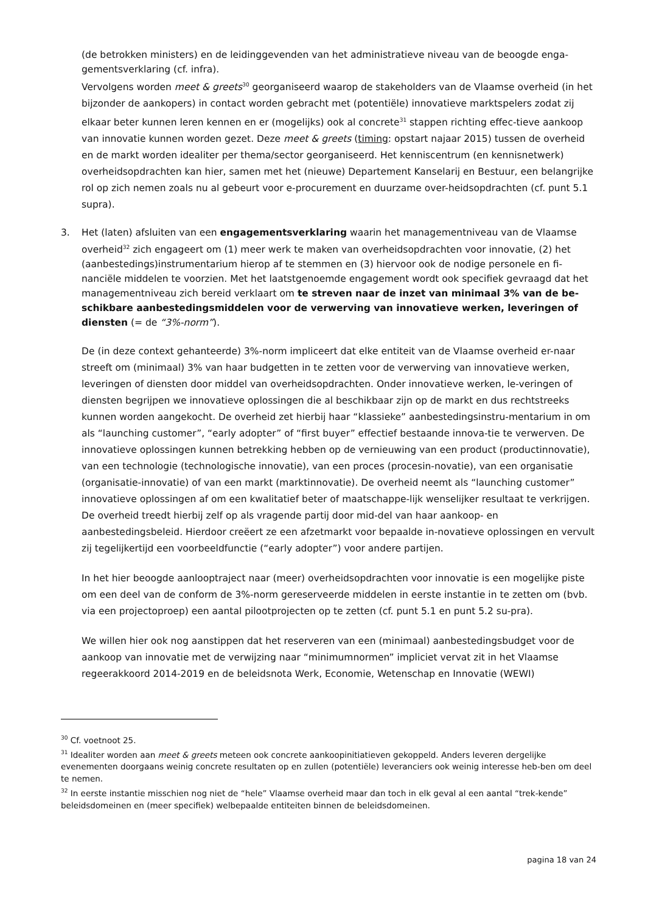(de betrokken ministers) en de leidinggevenden van het administratieve niveau van de beoogde enga-gementsverklaring (cf. infra).
Vervolgens worden meet & greets<sup>30</sup> georganiseerd waarop de stakeholders van de Vlaamse overheid (in het bijzonder de aankopers) in contact worden gebracht met (potentiële) innovatieve marktspelers zodat zij elkaar beter kunnen leren kennen en er (mogelijks) ook al concrete<sup>31</sup> stappen richting effec-tieve aankoop van innovatie kunnen worden gezet. Deze meet & greets (timing: opstart najaar 2015) tussen de overheid en de markt worden idealiter per thema/sector georganiseerd. Het kenniscentrum (en kennisnetwerk) overheidsopdrachten kan hier, samen met het (nieuwe) Departement Kanselarij en Bestuur, een belangrijke rol op zich nemen zoals nu al gebeurt voor e-procurement en duurzame over-heidsopdrachten (cf. punt 5.1 supra).
3. Het (laten) afsluiten van een engagementsverklaring waarin het managementniveau van de Vlaamse overheid<sup>32</sup> zich engageert om (1) meer werk te maken van overheidsopdrachten voor innovatie, (2) het (aanbestedings)instrumentarium hierop af te stemmen en (3) hiervoor ook de nodige personele en fi-nanciële middelen te voorzien. Met het laatstgenoemde engagement wordt ook specifiek gevraagd dat het managementniveau zich bereid verklaart om te streven naar de inzet van minimaal 3% van de be-schikbare aanbestedingsmiddelen voor de verwerving van innovatieve werken, leveringen of diensten (= de “3%-norm”).
De (in deze context gehanteerde) 3%-norm impliceert dat elke entiteit van de Vlaamse overheid er-naar streeft om (minimaal) 3% van haar budgetten in te zetten voor de verwerving van innovatieve werken, leveringen of diensten door middel van overheidsopdrachten. Onder innovatieve werken, le-veringen of diensten begrijpen we innovatieve oplossingen die al beschikbaar zijn op de markt en dus rechtstreeks kunnen worden aangekocht. De overheid zet hierbij haar “klassieke” aanbestedingsinstru-mentarium in om als “launching customer”, “early adopter” of “first buyer” effectief bestaande innova-tie te verwerven. De innovatieve oplossingen kunnen betrekking hebben op de vernieuwing van een product (productinnovatie), van een technologie (technologische innovatie), van een proces (procesin-novatie), van een organisatie (organisatie-innovatie) of van een markt (marktinnovatie). De overheid neemt als “launching customer” innovatieve oplossingen af om een kwalitatief beter of maatschappe-lijk wenselijker resultaat te verkrijgen. De overheid treedt hierbij zelf op als vragende partij door mid-del van haar aankoop- en aanbestedingsbeleid. Hierdoor creëert ze een afzetmarkt voor bepaalde in-novatieve oplossingen en vervult zij tegelijkertijd een voorbeeldfunctie (“early adopter”) voor andere partijen.
In het hier beoogde aanlooptraject naar (meer) overheidsopdrachten voor innovatie is een mogelijke piste om een deel van de conform de 3%-norm gereserveerde middelen in eerste instantie in te zetten om (bvb. via een projectoproep) een aantal pilootprojecten op te zetten (cf. punt 5.1 en punt 5.2 su-pra).
We willen hier ook nog aanstippen dat het reserveren van een (minimaal) aanbestedingsbudget voor de aankoop van innovatie met de verwijzing naar “minimumnormen” impliciet vervat zit in het Vlaamse regeerakkoord 2014-2019 en de beleidsnota Werk, Economie, Wetenschap en Innovatie (WEWI)
<sup>30</sup> Cf. voetnoot 25.
<sup>31</sup> Idealiter worden aan meet & greets meteen ook concrete aankoopinitiatieven gekoppeld. Anders leveren dergelijke evenementen doorgaans weinig concrete resultaten op en zullen (potentiële) leveranciers ook weinig interesse heb-ben om deel te nemen.
<sup>32</sup> In eerste instantie misschien nog niet de “hele” Vlaamse overheid maar dan toch in elk geval al een aantal “trek-kende” beleidsdomeinen en (meer specifiek) welbepaalde entiteiten binnen de beleidsdomeinen.
pagina 18 van 24